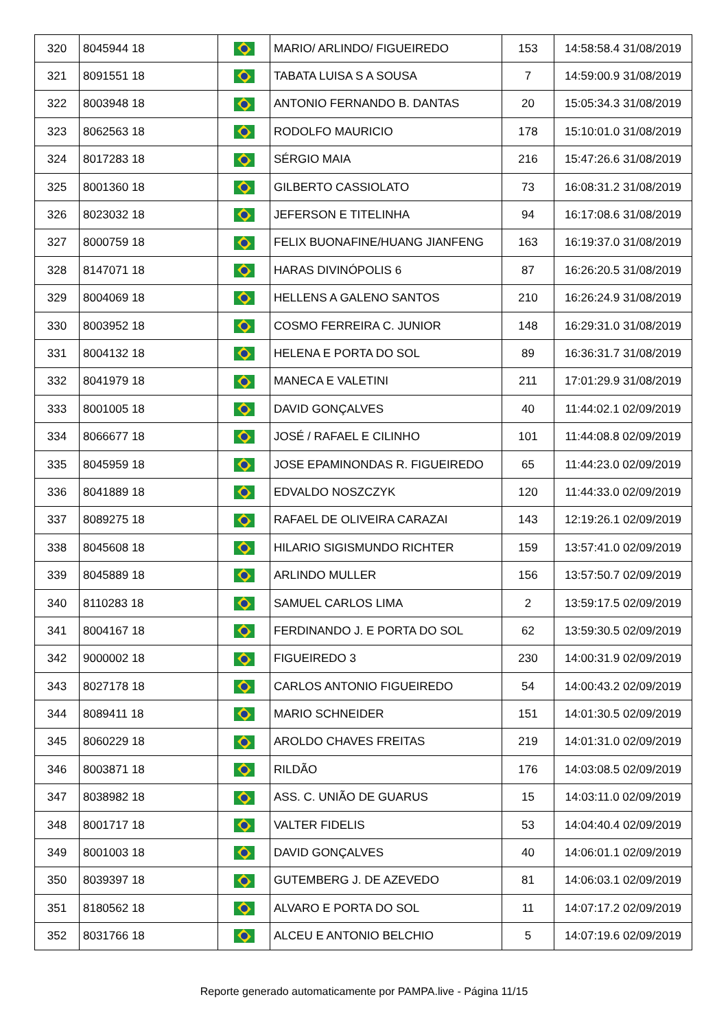| 320 | 8045944 18 | | MARIO/ ARLINDO/ FIGUEIREDO | 153 | 14:58:58.4 31/08/2019 |
| 321 | 8091551 18 | | TABATA LUISA S A SOUSA | 7 | 14:59:00.9 31/08/2019 |
| 322 | 8003948 18 | | ANTONIO FERNANDO B. DANTAS | 20 | 15:05:34.3 31/08/2019 |
| 323 | 8062563 18 | | RODOLFO MAURICIO | 178 | 15:10:01.0 31/08/2019 |
| 324 | 8017283 18 | | SÉRGIO MAIA | 216 | 15:47:26.6 31/08/2019 |
| 325 | 8001360 18 | | GILBERTO CASSIOLATO | 73 | 16:08:31.2 31/08/2019 |
| 326 | 8023032 18 | | JEFERSON E TITELINHA | 94 | 16:17:08.6 31/08/2019 |
| 327 | 8000759 18 | | FELIX BUONAFINE/HUANG JIANFENG | 163 | 16:19:37.0 31/08/2019 |
| 328 | 8147071 18 | | HARAS DIVINÓPOLIS 6 | 87 | 16:26:20.5 31/08/2019 |
| 329 | 8004069 18 | | HELLENS A GALENO SANTOS | 210 | 16:26:24.9 31/08/2019 |
| 330 | 8003952 18 | | COSMO FERREIRA C. JUNIOR | 148 | 16:29:31.0 31/08/2019 |
| 331 | 8004132 18 | | HELENA E PORTA DO SOL | 89 | 16:36:31.7 31/08/2019 |
| 332 | 8041979 18 | | MANECA E VALETINI | 211 | 17:01:29.9 31/08/2019 |
| 333 | 8001005 18 | | DAVID GONÇALVES | 40 | 11:44:02.1 02/09/2019 |
| 334 | 8066677 18 | | JOSÉ / RAFAEL E CILINHO | 101 | 11:44:08.8 02/09/2019 |
| 335 | 8045959 18 | | JOSE EPAMINONDAS R. FIGUEIREDO | 65 | 11:44:23.0 02/09/2019 |
| 336 | 8041889 18 | | EDVALDO NOSZCZYK | 120 | 11:44:33.0 02/09/2019 |
| 337 | 8089275 18 | | RAFAEL DE OLIVEIRA CARAZAI | 143 | 12:19:26.1 02/09/2019 |
| 338 | 8045608 18 | | HILARIO SIGISMUNDO RICHTER | 159 | 13:57:41.0 02/09/2019 |
| 339 | 8045889 18 | | ARLINDO MULLER | 156 | 13:57:50.7 02/09/2019 |
| 340 | 8110283 18 | | SAMUEL CARLOS LIMA | 2 | 13:59:17.5 02/09/2019 |
| 341 | 8004167 18 | | FERDINANDO J. E PORTA DO SOL | 62 | 13:59:30.5 02/09/2019 |
| 342 | 9000002 18 | | FIGUEIREDO 3 | 230 | 14:00:31.9 02/09/2019 |
| 343 | 8027178 18 | | CARLOS ANTONIO FIGUEIREDO | 54 | 14:00:43.2 02/09/2019 |
| 344 | 8089411 18 | | MARIO SCHNEIDER | 151 | 14:01:30.5 02/09/2019 |
| 345 | 8060229 18 | | AROLDO CHAVES FREITAS | 219 | 14:01:31.0 02/09/2019 |
| 346 | 8003871 18 | | RILDÃO | 176 | 14:03:08.5 02/09/2019 |
| 347 | 8038982 18 | | ASS. C. UNIÃO DE GUARUS | 15 | 14:03:11.0 02/09/2019 |
| 348 | 8001717 18 | | VALTER FIDELIS | 53 | 14:04:40.4 02/09/2019 |
| 349 | 8001003 18 | | DAVID GONÇALVES | 40 | 14:06:01.1 02/09/2019 |
| 350 | 8039397 18 | | GUTEMBERG J. DE AZEVEDO | 81 | 14:06:03.1 02/09/2019 |
| 351 | 8180562 18 | | ALVARO E PORTA DO SOL | 11 | 14:07:17.2 02/09/2019 |
| 352 | 8031766 18 | | ALCEU E ANTONIO BELCHIO | 5 | 14:07:19.6 02/09/2019 |
Reporte generado automaticamente por PAMPA.live - Página 11/15